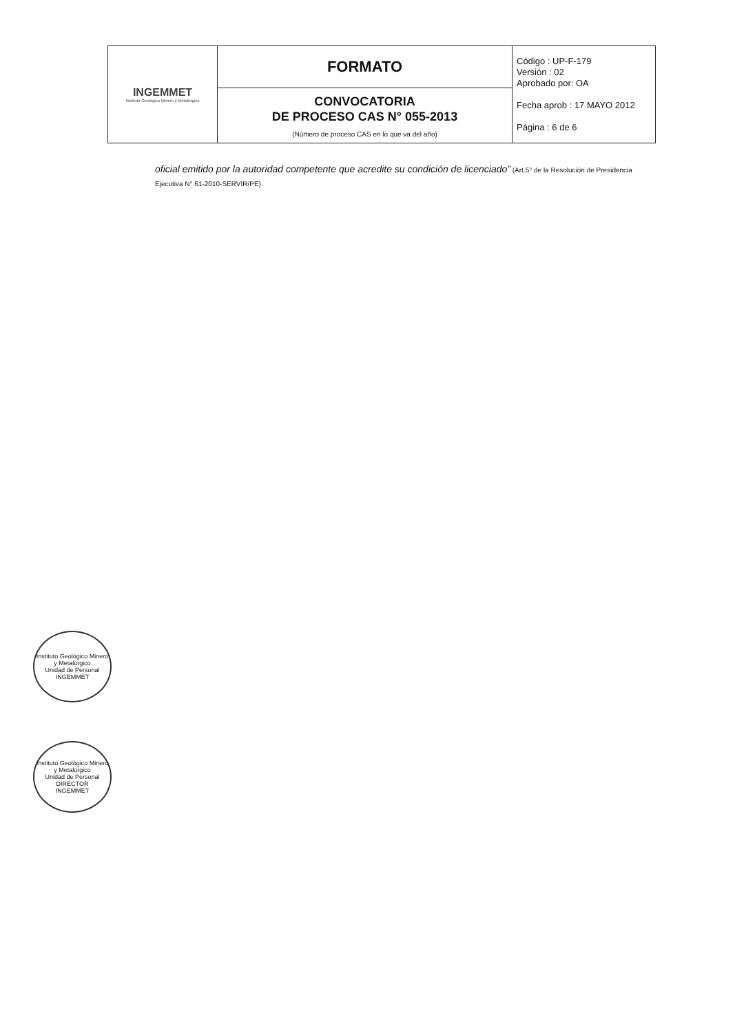| INGEMMET Instituto Geológico Minero y Metalúrgico | FORMATO | Código : UP-F-179 Versión : 02 Aprobado por: OA Fecha aprob : 17 MAYO 2012 Página : 6 de 6 |
| | CONVOCATORIA DE PROCESO CAS N° 055-2013 (Número de proceso CAS en lo que va del año) | |
oficial emitido por la autoridad competente que acredite su condición de licenciado” (Art.5° de la Resolución de Presidencia Ejecutiva N° 61-2010-SERVIR/PE).
Instituto Geológico Minero y Metalúrgico
Unidad de Personal
INGEMMET
Instituto Geológico Minero y Metalúrgico
Unidad de Personal
DIRECTOR
INGEMMET